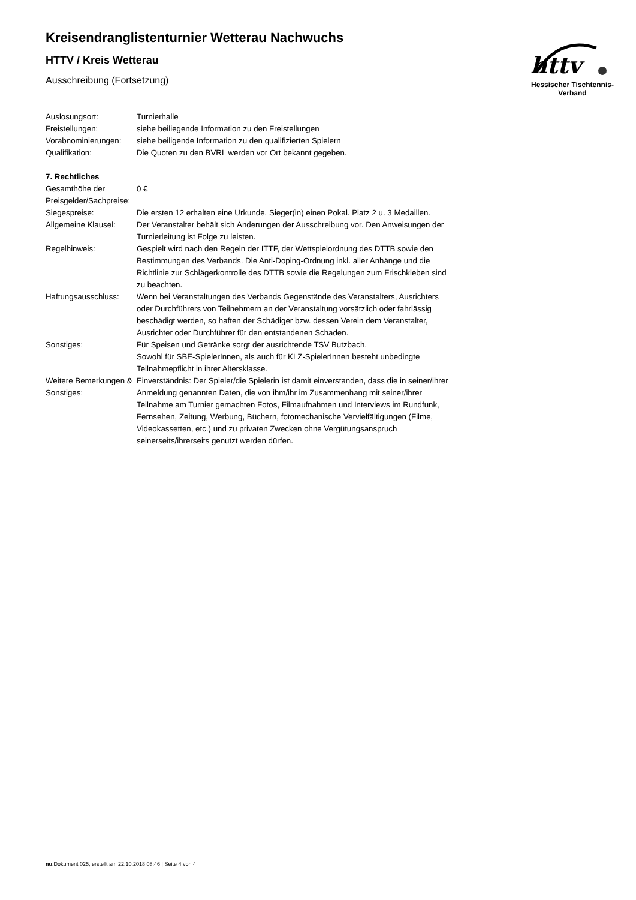httv
Hessischer Tischtennis-Verband
Kreisendranglistenturnier Wetterau Nachwuchs
HTTV / Kreis Wetterau
Ausschreibung (Fortsetzung)
| Auslosungsort: | Turnierhalle |
| Freistellungen: | siehe beiliegende Information zu den Freistellungen |
| Vorabnominierungen: | siehe beiligende Information zu den qualifizierten Spielern |
| Qualifikation: | Die Quoten zu den BVRL werden vor Ort bekannt gegeben. |
| 7. Rechtliches | |
| Gesamthöhe der Preisgelder/Sachpreise: | 0 € |
| Siegespreise: | Die ersten 12 erhalten eine Urkunde. Sieger(in) einen Pokal. Platz 2 u. 3 Medaillen. |
| Allgemeine Klausel: | Der Veranstalter behält sich Änderungen der Ausschreibung vor. Den Anweisungen der Turnierleitung ist Folge zu leisten. |
| Regelhinweis: | Gespielt wird nach den Regeln der ITTF, der Wettspielordnung des DTTB sowie den Bestimmungen des Verbands. Die Anti-Doping-Ordnung inkl. aller Anhänge und die Richtlinie zur Schlägerkontrolle des DTTB sowie die Regelungen zum Frischkleben sind zu beachten. |
| Haftungsausschluss: | Wenn bei Veranstaltungen des Verbands Gegenstände des Veranstalters, Ausrichters oder Durchführers von Teilnehmern an der Veranstaltung vorsätzlich oder fahrlässig beschädigt werden, so haften der Schädiger bzw. dessen Verein dem Veranstalter, Ausrichter oder Durchführer für den entstandenen Schaden. |
| Sonstiges: | Für Speisen und Getränke sorgt der ausrichtende TSV Butzbach. Sowohl für SBE-SpielerInnen, als auch für KLZ-SpielerInnen besteht unbedingte Teilnahmepflicht in ihrer Altersklasse. |
| Weitere Bemerkungen & Sonstiges: | Einverständnis: Der Spieler/die Spielerin ist damit einverstanden, dass die in seiner/ihrer Anmeldung genannten Daten, die von ihm/ihr im Zusammenhang mit seiner/ihrer Teilnahme am Turnier gemachten Fotos, Filmaufnahmen und Interviews im Rundfunk, Fernsehen, Zeitung, Werbung, Büchern, fotomechanische Vervielfältigungen (Filme, Videokassetten, etc.) und zu privaten Zwecken ohne Vergütungsanspruch seinerseits/ihrerseits genutzt werden dürfen. |
nu.Dokument 025, erstellt am 22.10.2018 08:46 | Seite 4 von 4